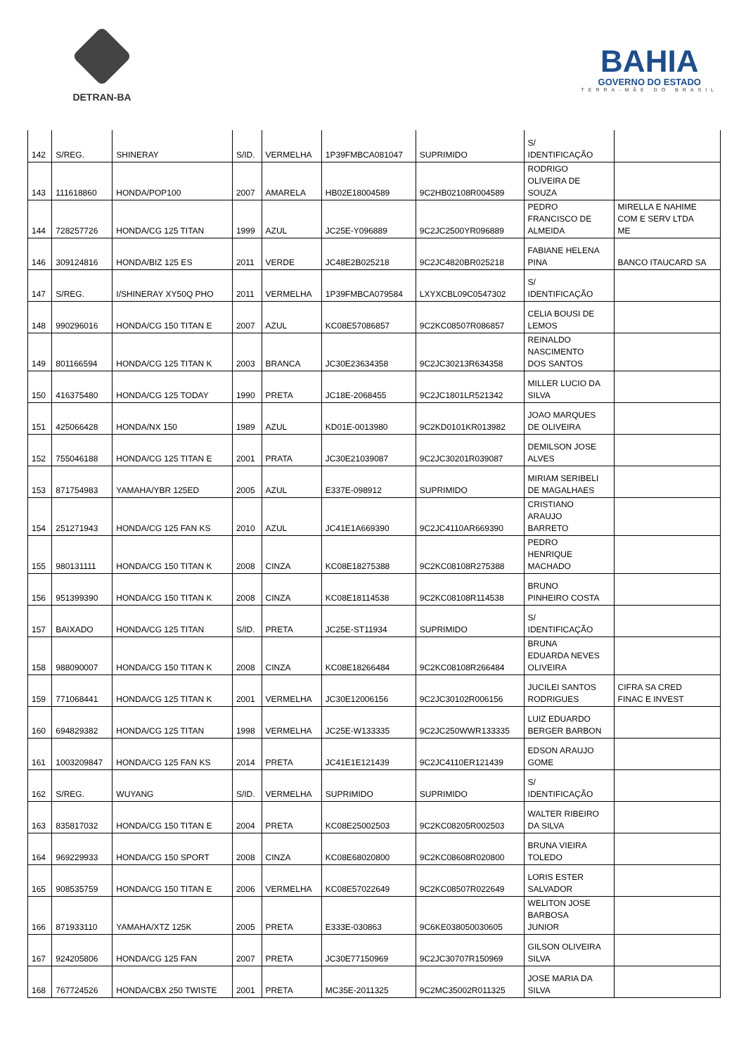DETRAN-BA
BAHIA
GOVERNO DO ESTADO
TERRA-MÃE DO BRASIL
| 142 | S/REG. | SHINERAY | S/ID. | VERMELHA | 1P39FMBCA081047 | SUPRIMIDO | S/ IDENTIFICAÇÃO | |
| 143 | 111618860 | HONDA/POP100 | 2007 | AMARELA | HB02E18004589 | 9C2HB02108R004589 | RODRIGO OLIVEIRA DE SOUZA | |
| 144 | 728257726 | HONDA/CG 125 TITAN | 1999 | AZUL | JC25E-Y096889 | 9C2JC2500YR096889 | PEDRO FRANCISCO DE ALMEIDA | MIRELLA E NAHIME COM E SERV LTDA ME |
| 146 | 309124816 | HONDA/BIZ 125 ES | 2011 | VERDE | JC48E2B025218 | 9C2JC4820BR025218 | FABIANE HELENA PINA | BANCO ITAUCARD SA |
| 147 | S/REG. | I/SHINERAY XY50Q PHO | 2011 | VERMELHA | 1P39FMBCA079584 | LXYXCBL09C0547302 | S/ IDENTIFICAÇÃO | |
| 148 | 990296016 | HONDA/CG 150 TITAN E | 2007 | AZUL | KC08E57086857 | 9C2KC08507R086857 | CELIA BOUSI DE LEMOS | |
| 149 | 801166594 | HONDA/CG 125 TITAN K | 2003 | BRANCA | JC30E23634358 | 9C2JC30213R634358 | REINALDO NASCIMENTO DOS SANTOS | |
| 150 | 416375480 | HONDA/CG 125 TODAY | 1990 | PRETA | JC18E-2068455 | 9C2JC1801LR521342 | MILLER LUCIO DA SILVA | |
| 151 | 425066428 | HONDA/NX 150 | 1989 | AZUL | KD01E-0013980 | 9C2KD0101KR013982 | JOAO MARQUES DE OLIVEIRA | |
| 152 | 755046188 | HONDA/CG 125 TITAN E | 2001 | PRATA | JC30E21039087 | 9C2JC30201R039087 | DEMILSON JOSE ALVES | |
| 153 | 871754983 | YAMAHA/YBR 125ED | 2005 | AZUL | E337E-098912 | SUPRIMIDO | MIRIAM SERIBELI DE MAGALHAES | |
| 154 | 251271943 | HONDA/CG 125 FAN KS | 2010 | AZUL | JC41E1A669390 | 9C2JC4110AR669390 | CRISTIANO ARAUJO BARRETO | |
| 155 | 980131111 | HONDA/CG 150 TITAN K | 2008 | CINZA | KC08E18275388 | 9C2KC08108R275388 | PEDRO HENRIQUE MACHADO | |
| 156 | 951399390 | HONDA/CG 150 TITAN K | 2008 | CINZA | KC08E18114538 | 9C2KC08108R114538 | BRUNO PINHEIRO COSTA | |
| 157 | BAIXADO | HONDA/CG 125 TITAN | S/ID. | PRETA | JC25E-ST11934 | SUPRIMIDO | S/ IDENTIFICAÇÃO | |
| 158 | 988090007 | HONDA/CG 150 TITAN K | 2008 | CINZA | KC08E18266484 | 9C2KC08108R266484 | BRUNA EDUARDA NEVES OLIVEIRA | |
| 159 | 771068441 | HONDA/CG 125 TITAN K | 2001 | VERMELHA | JC30E12006156 | 9C2JC30102R006156 | JUCILEI SANTOS RODRIGUES | CIFRA SA CRED FINAC E INVEST |
| 160 | 694829382 | HONDA/CG 125 TITAN | 1998 | VERMELHA | JC25E-W133335 | 9C2JC250WWR133335 | LUIZ EDUARDO BERGER BARBON | |
| 161 | 1003209847 | HONDA/CG 125 FAN KS | 2014 | PRETA | JC41E1E121439 | 9C2JC4110ER121439 | EDSON ARAUJO GOME | |
| 162 | S/REG. | WUYANG | S/ID. | VERMELHA | SUPRIMIDO | SUPRIMIDO | S/ IDENTIFICAÇÃO | |
| 163 | 835817032 | HONDA/CG 150 TITAN E | 2004 | PRETA | KC08E25002503 | 9C2KC08205R002503 | WALTER RIBEIRO DA SILVA | |
| 164 | 969229933 | HONDA/CG 150 SPORT | 2008 | CINZA | KC08E68020800 | 9C2KC08608R020800 | BRUNA VIEIRA TOLEDO | |
| 165 | 908535759 | HONDA/CG 150 TITAN E | 2006 | VERMELHA | KC08E57022649 | 9C2KC08507R022649 | LORIS ESTER SALVADOR | |
| 166 | 871933110 | YAMAHA/XTZ 125K | 2005 | PRETA | E333E-030863 | 9C6KE038050030605 | WELITON JOSE BARBOSA JUNIOR | |
| 167 | 924205806 | HONDA/CG 125 FAN | 2007 | PRETA | JC30E77150969 | 9C2JC30707R150969 | GILSON OLIVEIRA SILVA | |
| 168 | 767724526 | HONDA/CBX 250 TWISTE | 2001 | PRETA | MC35E-2011325 | 9C2MC35002R011325 | JOSE MARIA DA SILVA | |